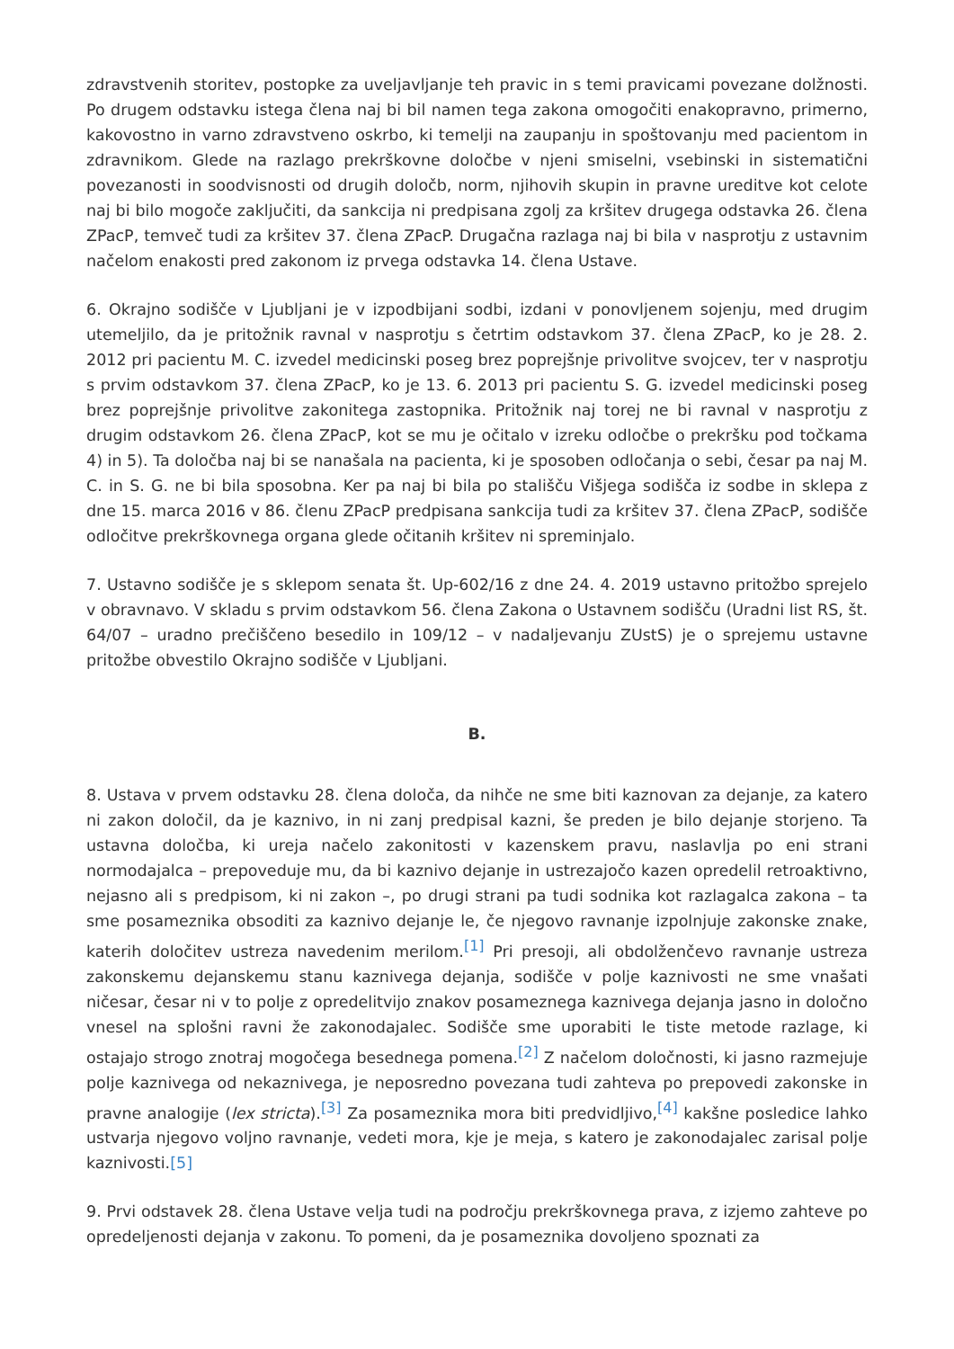zdravstvenih storitev, postopke za uveljavljanje teh pravic in s temi pravicami povezane dolžnosti. Po drugem odstavku istega člena naj bi bil namen tega zakona omogočiti enakopravno, primerno, kakovostno in varno zdravstveno oskrbo, ki temelji na zaupanju in spoštovanju med pacientom in zdravnikom. Glede na razlago prekrškovne določbe v njeni smiselni, vsebinski in sistematični povezanosti in soodvisnosti od drugih določb, norm, njihovih skupin in pravne ureditve kot celote naj bi bilo mogoče zaključiti, da sankcija ni predpisana zgolj za kršitev drugega odstavka 26. člena ZPacP, temveč tudi za kršitev 37. člena ZPacP. Drugačna razlaga naj bi bila v nasprotju z ustavnim načelom enakosti pred zakonom iz prvega odstavka 14. člena Ustave.
6. Okrajno sodišče v Ljubljani je v izpodbijani sodbi, izdani v ponovljenem sojenju, med drugim utemeljilo, da je pritožnik ravnal v nasprotju s četrtim odstavkom 37. člena ZPacP, ko je 28. 2. 2012 pri pacientu M. C. izvedel medicinski poseg brez poprejšnje privolitve svojcev, ter v nasprotju s prvim odstavkom 37. člena ZPacP, ko je 13. 6. 2013 pri pacientu S. G. izvedel medicinski poseg brez poprejšnje privolitve zakonitega zastopnika. Pritožnik naj torej ne bi ravnal v nasprotju z drugim odstavkom 26. člena ZPacP, kot se mu je očitalo v izreku odločbe o prekršku pod točkama 4) in 5). Ta določba naj bi se nanašala na pacienta, ki je sposoben odločanja o sebi, česar pa naj M. C. in S. G. ne bi bila sposobna. Ker pa naj bi bila po stališču Višjega sodišča iz sodbe in sklepa z dne 15. marca 2016 v 86. členu ZPacP predpisana sankcija tudi za kršitev 37. člena ZPacP, sodišče odločitve prekrškovnega organa glede očitanih kršitev ni spreminjalo.
7. Ustavno sodišče je s sklepom senata št. Up-602/16 z dne 24. 4. 2019 ustavno pritožbo sprejelo v obravnavo. V skladu s prvim odstavkom 56. člena Zakona o Ustavnem sodišču (Uradni list RS, št. 64/07 – uradno prečiščeno besedilo in 109/12 – v nadaljevanju ZUstS) je o sprejemu ustavne pritožbe obvestilo Okrajno sodišče v Ljubljani.
B.
8. Ustava v prvem odstavku 28. člena določa, da nihče ne sme biti kaznovan za dejanje, za katero ni zakon določil, da je kaznivo, in ni zanj predpisal kazni, še preden je bilo dejanje storjeno. Ta ustavna določba, ki ureja načelo zakonitosti v kazenskem pravu, naslavlja po eni strani normodajalca – prepoveduje mu, da bi kaznivo dejanje in ustrezajočo kazen opredelil retroaktivno, nejasno ali s predpisom, ki ni zakon –, po drugi strani pa tudi sodnika kot razlagalca zakona – ta sme posameznika obsoditi za kaznivo dejanje le, če njegovo ravnanje izpolnjuje zakonske znake, katerih določitev ustreza navedenim merilom.<sup>[1]</sup> Pri presoji, ali obdolženčevo ravnanje ustreza zakonskemu dejanskemu stanu kaznivega dejanja, sodišče v polje kaznivosti ne sme vnašati ničesar, česar ni v to polje z opredelitvijo znakov posameznega kaznivega dejanja jasno in določno vnesel na splošni ravni že zakonodajalec. Sodišče sme uporabiti le tiste metode razlage, ki ostajajo strogo znotraj mogočega besednega pomena.<sup>[2]</sup> Z načelom določnosti, ki jasno razmejuje polje kaznivega od nekaznivega, je neposredno povezana tudi zahteva po prepovedi zakonske in pravne analogije (lex stricta).<sup>[3]</sup> Za posameznika mora biti predvidljivo,<sup>[4]</sup> kakšne posledice lahko ustvarja njegovo voljno ravnanje, vedeti mora, kje je meja, s katero je zakonodajalec zarisal polje kaznivosti.[5]
9. Prvi odstavek 28. člena Ustave velja tudi na področju prekrškovnega prava, z izjemo zahteve po opredeljenosti dejanja v zakonu. To pomeni, da je posameznika dovoljeno spoznati za